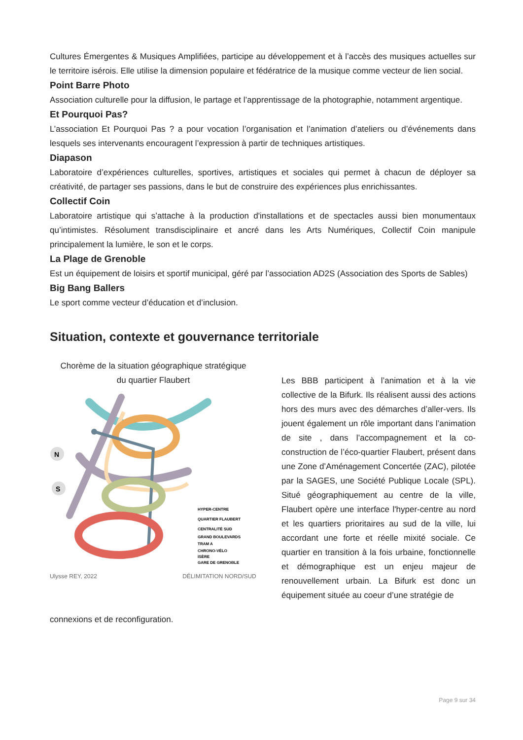Cultures Émergentes & Musiques Amplifiées, participe au développement et à l’accès des musiques actuelles sur le territoire isérois. Elle utilise la dimension populaire et fédératrice de la musique comme vecteur de lien social.
Point Barre Photo
Association culturelle pour la diffusion, le partage et l’apprentissage de la photographie, notamment argentique.
Et Pourquoi Pas?
L’association Et Pourquoi Pas ? a pour vocation l’organisation et l’animation d’ateliers ou d’événements dans lesquels ses intervenants encouragent l’expression à partir de techniques artistiques.
Diapason
Laboratoire d’expériences culturelles, sportives, artistiques et sociales qui permet à chacun de déployer sa créativité, de partager ses passions, dans le but de construire des expériences plus enrichissantes.
Collectif Coin
Laboratoire artistique qui s’attache à la production d'installations et de spectacles aussi bien monumentaux qu’intimistes. Résolument transdisciplinaire et ancré dans les Arts Numériques, Collectif Coin manipule principalement la lumière, le son et le corps.
La Plage de Grenoble
Est un équipement de loisirs et sportif municipal, géré par l’association AD2S (Association des Sports de Sables)
Big Bang Ballers
Le sport comme vecteur d’éducation et d’inclusion.
Situation, contexte et gouvernance territoriale
Chorème de la situation géographique stratégique
du quartier Flaubert
N
S
HYPER-CENTRE
QUARTIER FLAUBERT
CENTRALITÉ SUD
GRAND BOULEVARDS
TRAM A
CHRONO-VÉLO
ISÈRE
GARE DE GRENOBLE
Ulysse REY, 2022 DÉLIMITATION NORD/SUD
Les BBB participent à l’animation et à la vie collective de la Bifurk. Ils réalisent aussi des actions hors des murs avec des démarches d’aller-vers. Ils jouent également un rôle important dans l’animation de site , dans l’accompagnement et la co-construction de l’éco-quartier Flaubert, présent dans une Zone d’Aménagement Concertée (ZAC), pilotée par la SAGES, une Société Publique Locale (SPL). Situé géographiquement au centre de la ville, Flaubert opère une interface l'hyper-centre au nord et les quartiers prioritaires au sud de la ville, lui accordant une forte et réelle mixité sociale. Ce quartier en transition à la fois urbaine, fonctionnelle et démographique est un enjeu majeur de renouvellement urbain. La Bifurk est donc un équipement située au coeur d’une stratégie de
connexions et de reconfiguration.
Page 9 sur 34